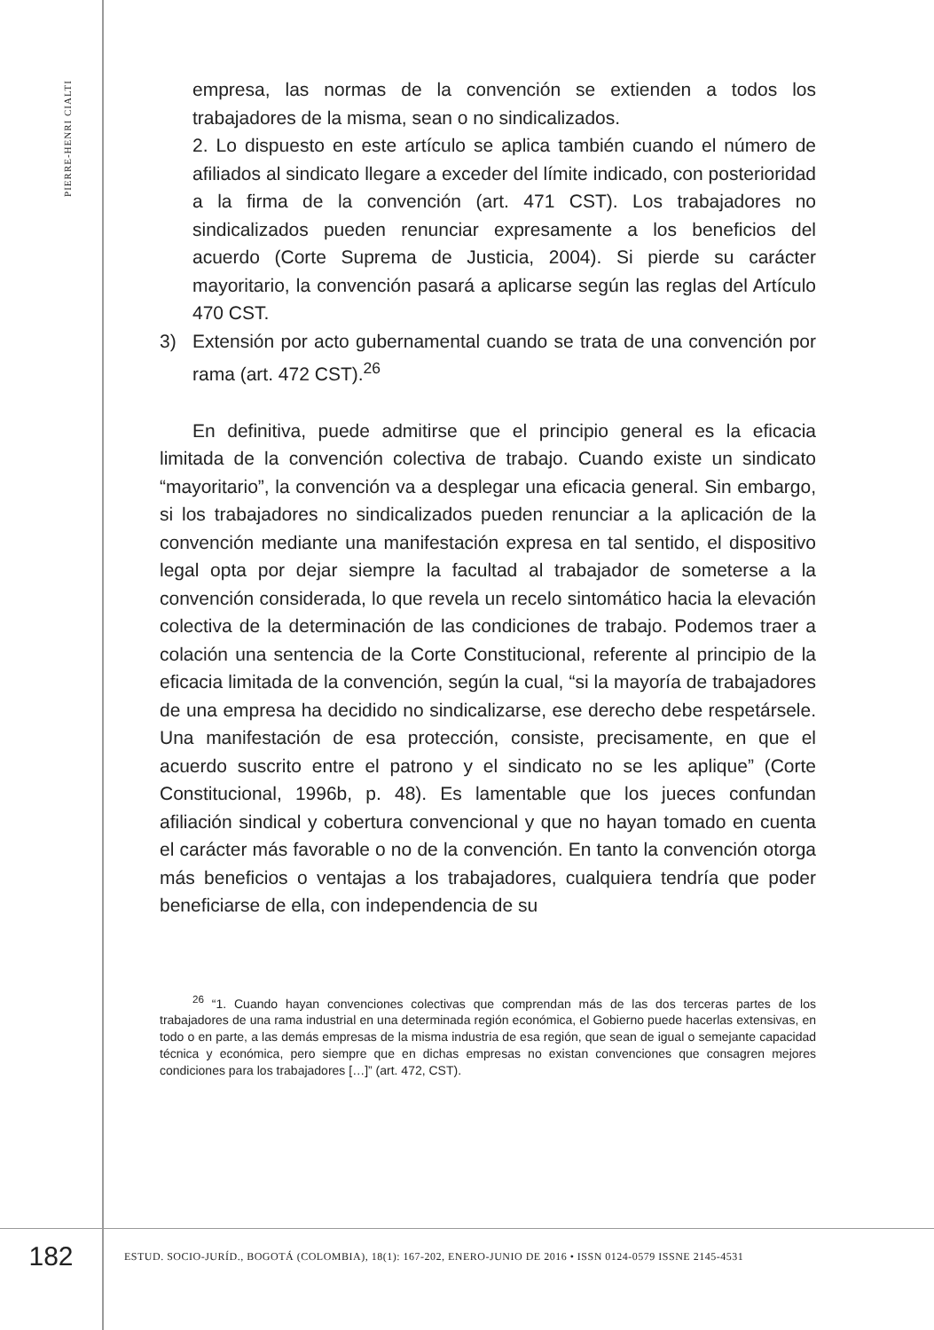PIERRE-HENRI CIALTI
empresa, las normas de la convención se extienden a todos los trabajadores de la misma, sean o no sindicalizados.
2. Lo dispuesto en este artículo se aplica también cuando el número de afiliados al sindicato llegare a exceder del límite indicado, con posterioridad a la firma de la convención (art. 471 CST). Los trabajadores no sindicalizados pueden renunciar expresamente a los beneficios del acuerdo (Corte Suprema de Justicia, 2004). Si pierde su carácter mayoritario, la convención pasará a aplicarse según las reglas del Artículo 470 CST.
3) Extensión por acto gubernamental cuando se trata de una convención por rama (art. 472 CST).<sup>26</sup>
En definitiva, puede admitirse que el principio general es la eficacia limitada de la convención colectiva de trabajo. Cuando existe un sindicato “mayoritario”, la convención va a desplegar una eficacia general. Sin embargo, si los trabajadores no sindicalizados pueden renunciar a la aplicación de la convención mediante una manifestación expresa en tal sentido, el dispositivo legal opta por dejar siempre la facultad al trabajador de someterse a la convención considerada, lo que revela un recelo sintomático hacia la elevación colectiva de la determinación de las condiciones de trabajo. Podemos traer a colación una sentencia de la Corte Constitucional, referente al principio de la eficacia limitada de la convención, según la cual, “si la mayoría de trabajadores de una empresa ha decidido no sindicalizarse, ese derecho debe respetársele. Una manifestación de esa protección, consiste, precisamente, en que el acuerdo suscrito entre el patrono y el sindicato no se les aplique” (Corte Constitucional, 1996b, p. 48). Es lamentable que los jueces confundan afiliación sindical y cobertura convencional y que no hayan tomado en cuenta el carácter más favorable o no de la convención. En tanto la convención otorga más beneficios o ventajas a los trabajadores, cualquiera tendría que poder beneficiarse de ella, con independencia de su
<sup>26</sup> “1. Cuando hayan convenciones colectivas que comprendan más de las dos terceras partes de los trabajadores de una rama industrial en una determinada región económica, el Gobierno puede hacerlas extensivas, en todo o en parte, a las demás empresas de la misma industria de esa región, que sean de igual o semejante capacidad técnica y económica, pero siempre que en dichas empresas no existan convenciones que consagren mejores condiciones para los trabajadores […]” (art. 472, CST).
182
ESTUD. SOCIO-JURÍD., BOGOTÁ (COLOMBIA), 18(1): 167-202, ENERO-JUNIO DE 2016 • ISSN 0124-0579 ISSNE 2145-4531